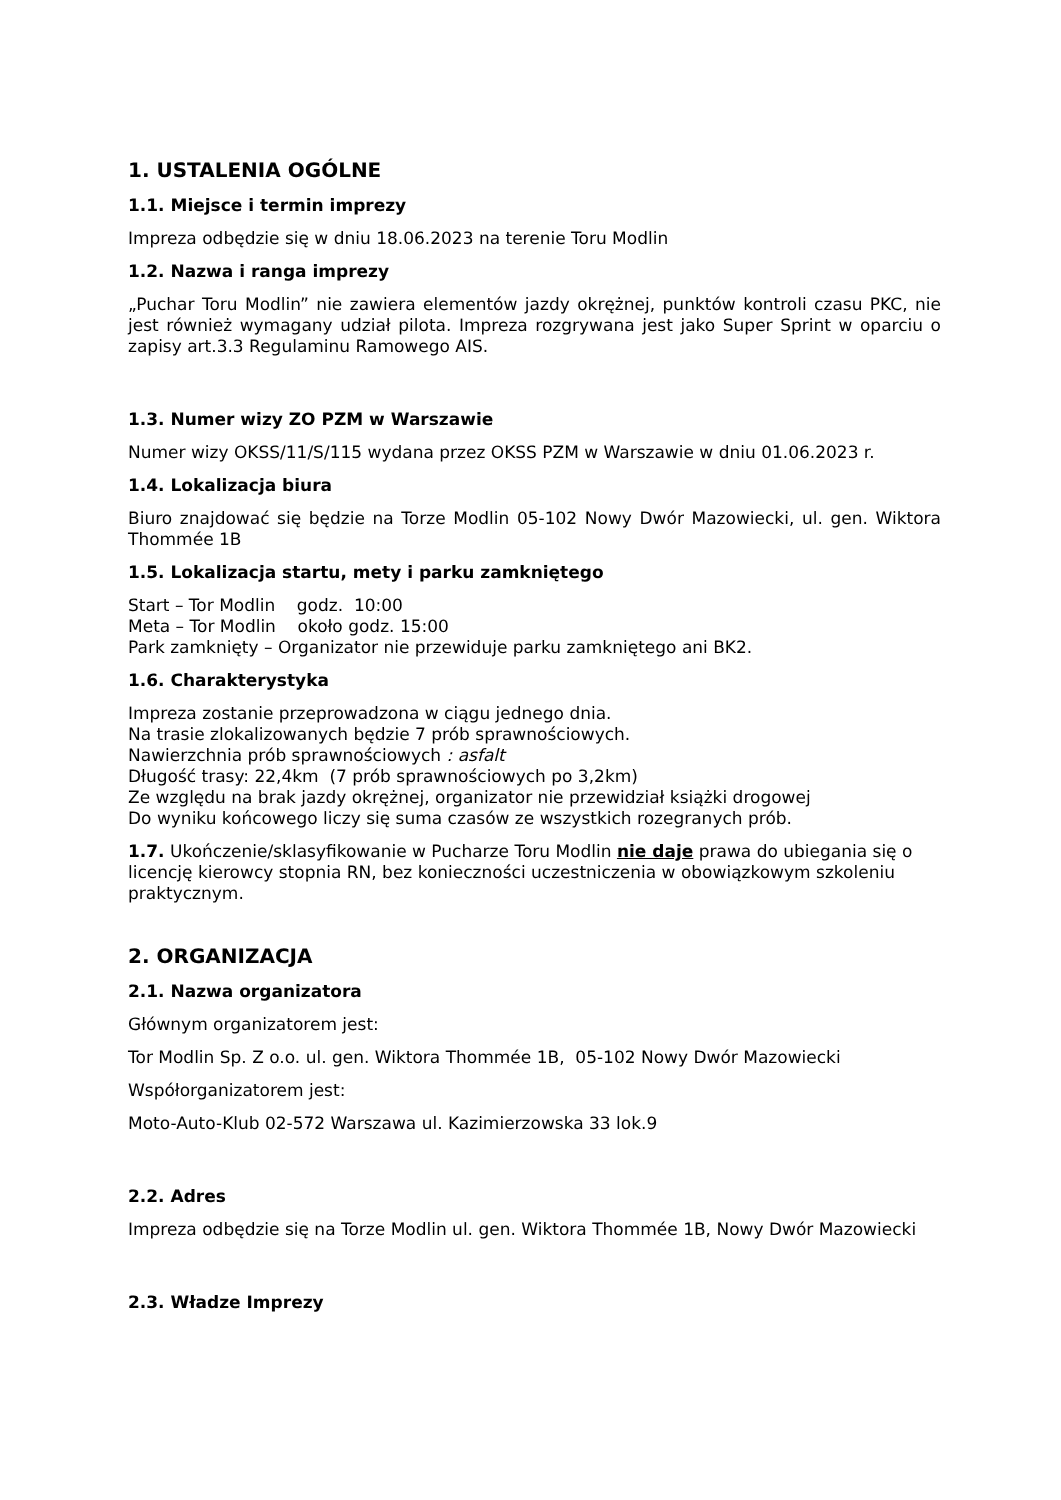1. USTALENIA OGÓLNE
1.1. Miejsce i termin imprezy
Impreza odbędzie się w dniu 18.06.2023 na terenie Toru Modlin
1.2. Nazwa i ranga imprezy
„Puchar Toru Modlin” nie zawiera elementów jazdy okrężnej, punktów kontroli czasu PKC, nie jest również wymagany udział pilota. Impreza rozgrywana jest jako Super Sprint w oparciu o zapisy art.3.3 Regulaminu Ramowego AIS.
1.3. Numer wizy ZO PZM w Warszawie
Numer wizy OKSS/11/S/115 wydana przez OKSS PZM w Warszawie w dniu 01.06.2023 r.
1.4. Lokalizacja biura
Biuro znajdować się będzie na Torze Modlin 05-102 Nowy Dwór Mazowiecki, ul. gen. Wiktora Thommée 1B
1.5. Lokalizacja startu, mety i parku zamkniętego
Start – Tor Modlin godz. 10:00
Meta – Tor Modlin około godz. 15:00
Park zamknięty – Organizator nie przewiduje parku zamkniętego ani BK2.
1.6. Charakterystyka
Impreza zostanie przeprowadzona w ciągu jednego dnia.
Na trasie zlokalizowanych będzie 7 prób sprawnościowych.
Nawierzchnia prób sprawnościowych : asfalt
Długość trasy: 22,4km (7 prób sprawnościowych po 3,2km)
Ze względu na brak jazdy okrężnej, organizator nie przewidział książki drogowej
Do wyniku końcowego liczy się suma czasów ze wszystkich rozegranych prób.
1.7. Ukończenie/sklasyfikowanie w Pucharze Toru Modlin nie daje prawa do ubiegania się o licencję kierowcy stopnia RN, bez konieczności uczestniczenia w obowiązkowym szkoleniu praktycznym.
2. ORGANIZACJA
2.1. Nazwa organizatora
Głównym organizatorem jest:
Tor Modlin Sp. Z o.o. ul. gen. Wiktora Thommée 1B, 05-102 Nowy Dwór Mazowiecki
Współorganizatorem jest:
Moto-Auto-Klub 02-572 Warszawa ul. Kazimierzowska 33 lok.9
2.2. Adres
Impreza odbędzie się na Torze Modlin ul. gen. Wiktora Thommée 1B, Nowy Dwór Mazowiecki
2.3. Władze Imprezy